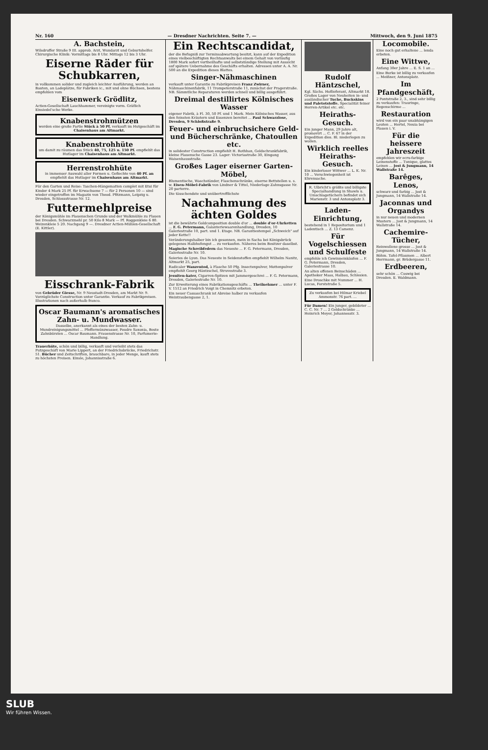Nr. 160 — Dresdner Nachrichten. Seite 7. — Mittwoch, den 9. Juni 1875
A. Bachstein,
Wilsdruffer Straße 9 III. approb. Arzt, Wundarzt und Geburtshelfer. Chirurgische Klinik: Vormittags bis 8 Uhr. Mittags 12 bis 3 Uhr.
Eiserne Räder für Schubkarren,
in vollkommen solider und zugleich leichter Ausführung, werden an Bauten, an Ladeplätze, für Fabriken ic., mit und ohne Büchsen, bestens empfohlen vom
Eisenwerk Grödlitz,
Actien-Gesellschaft Lauchhammer, vereinigte vorm. Gräflich Einsiedel'sche Werke.
Knabenstrohmützen
werden eine große Partie Stück à 50 Pf. verkauft im Hutgeschäft im Chaisenhaus am Altmarkt.
Knabenstrohhüte
um damit zu räumen das Stück 40, 75, 125 u. 150 Pf. empfiehlt das Hutlager im Chaisenhaus am Altmarkt.
Herrenstrohhüte
in immenser Auswahl aller Formen u. Geflechte von 40 Pf. an empfiehlt das Hutlager im Chaisenhaus am Altmarkt.
Für den Garten und Reise: Taschen-Hängematten complet mit Etui für Kinder 4 Mark 25 Pf. für Erwachsene 7 — für 2 Personen 10 — sind wieder eingetroffen im Magazin von Theod. Pfitzmann, Leipzig u. Dresden, Schlossstrasse Nr. 12.
Futtermehlpreise
der Königsmühle im Plauenschen Grunde und der Walkmühle zu Plauen bei Dresden. Schwarzmehl pr. 50 Kilo 8 Mark — Pf. Roggenkleie 6 80. Weizenkleie 5 20. Nachgang 9 —. Dresdner Actien-Mühlen-Gesellschaft (E. Kittler).
Eisschrank-Fabrik
von Gebrüder Giesse, Nr. 9 Neustadt-Dresden, am Markt Nr. 9. Vorzüglichste Construction unter Garantie. Verkauf zu Fabrikpreisen. Illustrationen nach außerhalb franco.
Oscar Baumann's aromatisches Zahn- u. Mundwasser.
Dasselbe, anerkannt als eines der besten Zahn- u. Mundreinigungsmittel ... Pfeffermünzwasser, Poudre Saxonia, Beste Zahnbürsten ... Oscar Baumann. Frauenstrasse Nr. 10, Parfumerie-Handlung.
Trauerhüte, schön und billig, verkauft und verleiht stets das Putzgeschäft von Marie Lippert, an der Friedrichsbrücke, Friedrichstr. 51. Bücher und Zeitschriften, brauchbare, in jeder Menge, kauft stets zu höchsten Preisen. Einsle, Johannisstraße 6.
Ein Rechtscandidat,
der die Befugniß zur Terminsabwartung besitzt, kann auf der Expedition eines vielbeschäftigten Rechtsanwalts bei einem Gehalt von vorläufig 1800 Mark sofort vortheilhafte und selbstständige Stellung mit Aussicht auf spätere Uebernahme des Geschäfts erhalten. Adressen unter A. A. Nr. 500 an die Expedition dieses Blattes.
Singer-Nähmaschinen
verkauft unter Garantie zu Fabrikpreisen Franz Zwirner, Nähmaschinenfabrik, 11 Trompeterstraße 11, zunächst der Pragerstraße. NB. Sämmtliche Reparaturen werden schnell und billig ausgeführt.
Dreimal destillirtes Kölnisches Wasser
eigener Fabrik, à Fl. 30, 50 Pf. und 1 Mark. Mein Kölnisches Wasser, aus den feinsten Kräutern und Essenzen bereitet ... Paul Schwarzlose, Dresden, 9 Schloßstraße 9.
Feuer- und einbruchsichere Geld- und Bücherschränke, Chatoullen etc.
in solidester Construction empfiehlt H. Rothhan, Geldschrankfabrik, kleine Plauensche Gasse 23. Lager: Victoriastraße 30, Eingang Waisenhausstraße.
Großes Lager eiserner Garten-Möbel,
Blumentische, Waschständer, Flaschenschränke, eiserne Bettstellen u. s. w. Eisen-Möbel-Fabrik von Lindner & Tittel, Niederlage Zahnsgasse Nr. 20 parterre.
Die täuschendste und unübertrefflichste
Nachahmung des ächten Goldes
ist die bewährte Goldcomposition double d'or ... double d'or-Uhrketten ... F. G. Petermann, Galanteriewaarenhandlung, Dresden, 10 Galeriestraße 10, part. und 1. Etage. NB. Garantiestempel „Schweich" auf jeder Kette!!
Veränderungshalber bin ich gesonnen, mein in Sacha bei Königsbrück gelegenes Halbhufengut ... zu verkaufen. Näheres beim Besitzer daselbst.
Magische Schreibfedern das Neueste ... F. G. Petermann, Dresden, Galeriestraße Nr. 10.
Soieries de Lyon. Das Neueste in Seidenstoffen empfiehlt Wilhelm Nanitz, Altmarkt 25, part.
Radicaler Wanzentod, à Flasche 50 Pfg. Insectenpulver, Mottenpulver empfiehlt Georg Häntzschel, Struvestraße 3.
Jesuiten-kater, Cigarren-Spitzen mit Jammergeschrei ... F. G. Petermann, Dresden, Galeriestraße Nr. 10.
Zur Erweiterung eines Fabrikationsgeschäfts ... Theilnehmer ... unter F. V. 1512 an Friedrich Voigt in Chemnitz erbeten.
Ein neuer Cassaschrank ist Abreise halber zu verkaufen Weintraubengasse 2, 1.
Rudolf Häntzschel,
Kgl. Sächs. Hoflieferant, Altmarkt 18. Großes Lager von Neuheiten in- und ausländischer Tuche, Buckskins und Paletotstoffe. Specialität feiner Herren-Artikel etc. etc.
Heiraths-Gesuch.
Ein junger Mann, 29 Jahre alt, promovirt ... C. F. 67 in der Expedition dies. Bl. niederlegen zu wollen.
Wirklich reelles Heiraths-Gesuch.
Ein kinderloser Wittwer ... L. K. Nr. 10 ... Verschwiegenheit ist Ehrensache.
R. Ulbricht's größte und billigste Specialhandlung in Shawls u. Umschlagetüchern befindet sich Marienstr. 3 und Antonsplatz 3.
Laden-Einrichtung,
bestehend in 1 Repositorium und 1 Ladentisch ... Z. 13 Camenz.
Für Vogelschiessen und Schulfeste
empfehle ich Gewinneinkäufen ... F. G. Petermann, Dresden, Galeriestrasse 10.
An alten offenen Beinschäden ... Apotheker Maas, Halbau, Schlesien.
Eine Droschke mit Nummer ... H. Lucas, Forststraße 5.
Zu verkaufen bei Hilmar Kriebel Ammonstr. 76 part. ...
Für Damen! Ein junger, gebildeter ... C. C. Nr. 7 ... 2 Geldschränke ... Heinrich Meyer, Johannesstr. 3.
Locomobile.
Eine noch gut erhaltene ... lenda erbeten.
Eine Wittwe,
Anfang 30er Jahre ... E. S. 1 an ...
Eine Burke ist billig zu verkaufen ... Meißner, Antonsplatz.
Im Pfandgeschäft,
2 Pontstraße 2, 3., sind sehr billig zu verkaufen: Trauringe, Regenschirme ...
Restauration
wird von ein paar unabhängigen Leuten ... Hertel, Neuia bei Plauen i. V.
Für die heissere Jahreszeit
empfehlen wir ecru-farbige Leinenstoffe ... Tunique, glattes Leinen ... Jost & Jungmann, 14 Wallstraße 14.
Barêges, Lenos,
schwarz und farbig ... Jost & Jungmann, 14 Wallstraße 14.
Jaconnas und Organdys
in nur neuen und modernen Mustern ... Jost & Jungmann, 14 Wallstraße 14.
Cachemire-Tücher,
Reinwollene grosse ... Jost & Jungmann, 14 Wallstraße 14.
Böhm. Tafel-Pflaumen ... Albert Herrmann, gr. Brüdergasse 11.
Erdbeeren,
sehr schön ... Coswig bei Dresden. E. Waldmann.
SLUB
Wir führen Wissen.